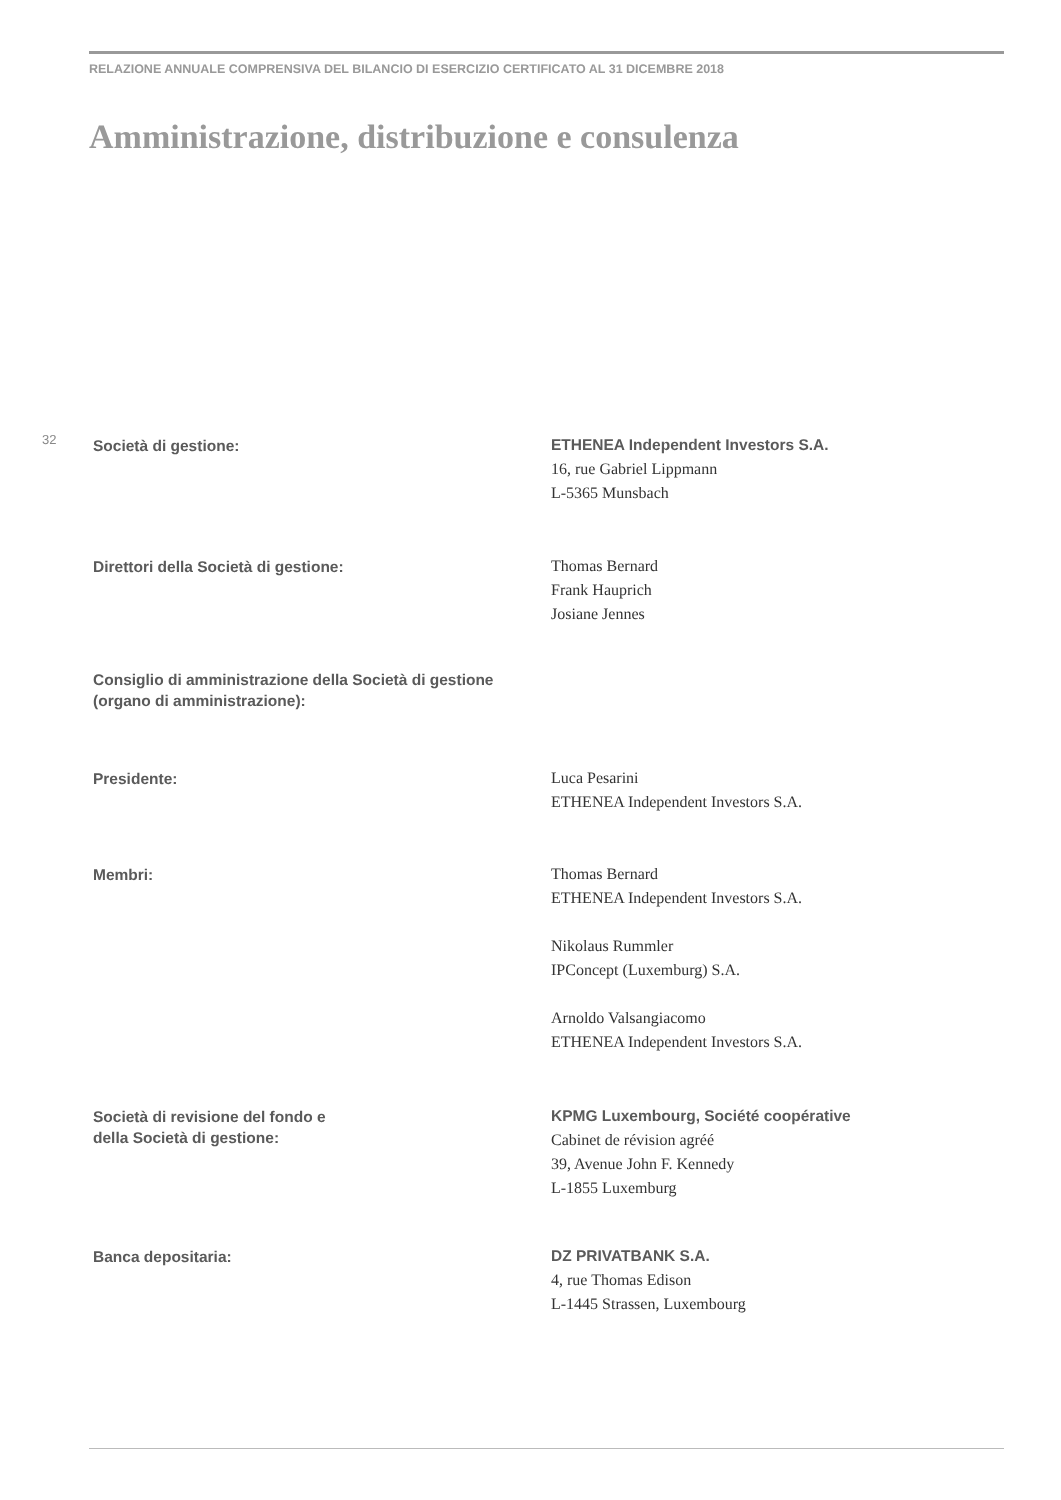RELAZIONE ANNUALE COMPRENSIVA DEL BILANCIO DI ESERCIZIO CERTIFICATO AL 31 DICEMBRE 2018
Amministrazione, distribuzione e consulenza
32
Società di gestione:
ETHENEA Independent Investors S.A.
16, rue Gabriel Lippmann
L-5365 Munsbach
Direttori della Società di gestione:
Thomas Bernard
Frank Hauprich
Josiane Jennes
Consiglio di amministrazione della Società di gestione (organo di amministrazione):
Presidente:
Luca Pesarini
ETHENEA Independent Investors S.A.
Membri:
Thomas Bernard
ETHENEA Independent Investors S.A.
Nikolaus Rummler
IPConcept (Luxemburg) S.A.
Arnoldo Valsangiacomo
ETHENEA Independent Investors S.A.
Società di revisione del fondo e
della Società di gestione:
KPMG Luxembourg, Société coopérative
Cabinet de révision agréé
39, Avenue John F. Kennedy
L-1855 Luxemburg
Banca depositaria:
DZ PRIVATBANK S.A.
4, rue Thomas Edison
L-1445 Strassen, Luxembourg